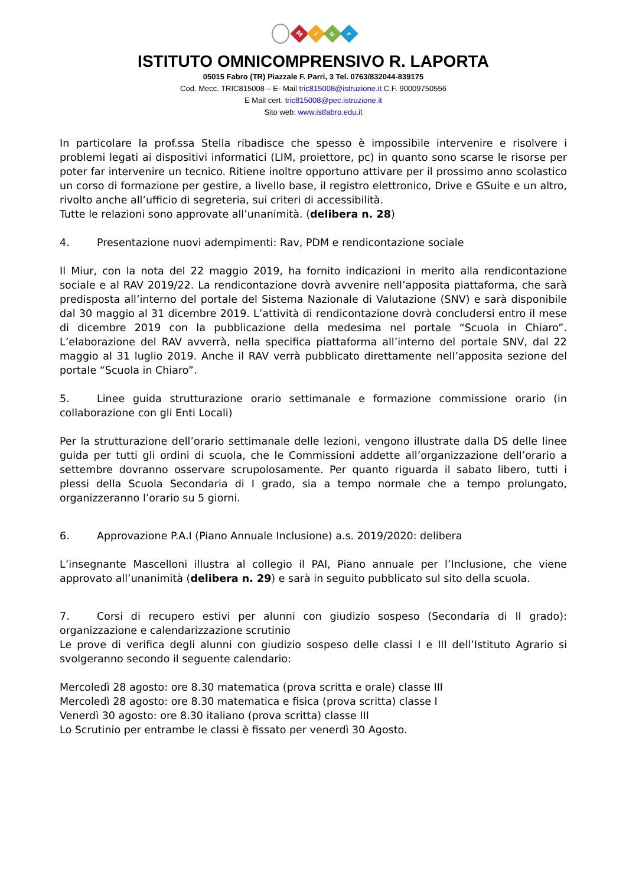M
i
u
r
ISTITUTO OMNICOMPRENSIVO R. LAPORTA
05015 Fabro (TR) Piazzale F. Parri, 3 Tel. 0763/832044-839175
Cod. Mecc. TRIC815008 – E- Mail tric815008@istruzione.it C.F. 90009750556
E Mail cert. tric815008@pec.istruzione.it
Sito web: www.istfabro.edu.it
In particolare la prof.ssa Stella ribadisce che spesso è impossibile intervenire e risolvere i problemi legati ai dispositivi informatici (LIM, proiettore, pc) in quanto sono scarse le risorse per poter far intervenire un tecnico. Ritiene inoltre opportuno attivare per il prossimo anno scolastico un corso di formazione per gestire, a livello base, il registro elettronico, Drive e GSuite e un altro, rivolto anche all’ufficio di segreteria, sui criteri di accessibilità.
Tutte le relazioni sono approvate all’unanimità. (delibera n. 28)
4. Presentazione nuovi adempimenti: Rav, PDM e rendicontazione sociale
Il Miur, con la nota del 22 maggio 2019, ha fornito indicazioni in merito alla rendicontazione sociale e al RAV 2019/22. La rendicontazione dovrà avvenire nell’apposita piattaforma, che sarà predisposta all’interno del portale del Sistema Nazionale di Valutazione (SNV) e sarà disponibile dal 30 maggio al 31 dicembre 2019. L’attività di rendicontazione dovrà concludersi entro il mese di dicembre 2019 con la pubblicazione della medesima nel portale “Scuola in Chiaro”. L’elaborazione del RAV avverrà, nella specifica piattaforma all’interno del portale SNV, dal 22 maggio al 31 luglio 2019. Anche il RAV verrà pubblicato direttamente nell’apposita sezione del portale “Scuola in Chiaro”.
5. Linee guida strutturazione orario settimanale e formazione commissione orario (in collaborazione con gli Enti Locali)
Per la strutturazione dell’orario settimanale delle lezioni, vengono illustrate dalla DS delle linee guida per tutti gli ordini di scuola, che le Commissioni addette all’organizzazione dell’orario a settembre dovranno osservare scrupolosamente. Per quanto riguarda il sabato libero, tutti i plessi della Scuola Secondaria di I grado, sia a tempo normale che a tempo prolungato, organizzeranno l’orario su 5 giorni.
6. Approvazione P.A.I (Piano Annuale Inclusione) a.s. 2019/2020: delibera
L’insegnante Mascelloni illustra al collegio il PAI, Piano annuale per l’Inclusione, che viene approvato all’unanimità (delibera n. 29) e sarà in seguito pubblicato sul sito della scuola.
7. Corsi di recupero estivi per alunni con giudizio sospeso (Secondaria di II grado): organizzazione e calendarizzazione scrutinio
Le prove di verifica degli alunni con giudizio sospeso delle classi I e III dell’Istituto Agrario si svolgeranno secondo il seguente calendario:
Mercoledì 28 agosto: ore 8.30 matematica (prova scritta e orale) classe III
Mercoledì 28 agosto: ore 8.30 matematica e fisica (prova scritta) classe I
Venerdì 30 agosto: ore 8.30 italiano (prova scritta) classe III
Lo Scrutinio per entrambe le classi è fissato per venerdì 30 Agosto.